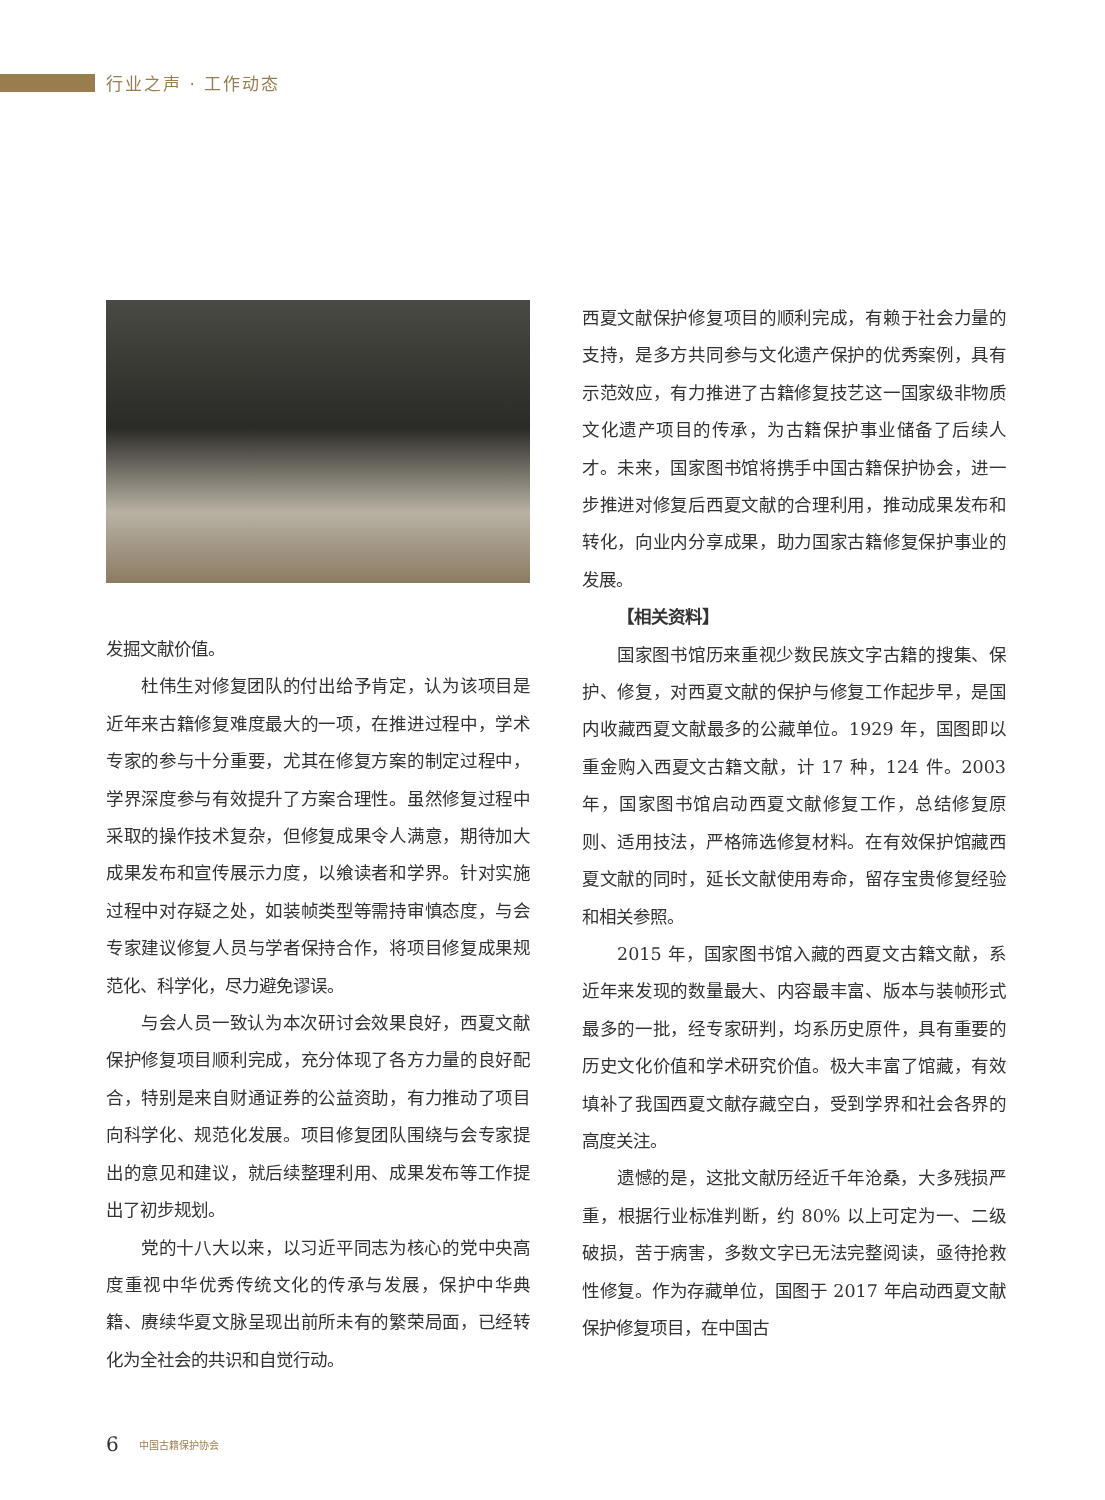行业之声 · 工作动态
发掘文献价值。
杜伟生对修复团队的付出给予肯定，认为该项目是近年来古籍修复难度最大的一项，在推进过程中，学术专家的参与十分重要，尤其在修复方案的制定过程中，学界深度参与有效提升了方案合理性。虽然修复过程中采取的操作技术复杂，但修复成果令人满意，期待加大成果发布和宣传展示力度，以飨读者和学界。针对实施过程中对存疑之处，如装帧类型等需持审慎态度，与会专家建议修复人员与学者保持合作，将项目修复成果规范化、科学化，尽力避免谬误。
与会人员一致认为本次研讨会效果良好，西夏文献保护修复项目顺利完成，充分体现了各方力量的良好配合，特别是来自财通证券的公益资助，有力推动了项目向科学化、规范化发展。项目修复团队围绕与会专家提出的意见和建议，就后续整理利用、成果发布等工作提出了初步规划。
党的十八大以来，以习近平同志为核心的党中央高度重视中华优秀传统文化的传承与发展，保护中华典籍、赓续华夏文脉呈现出前所未有的繁荣局面，已经转化为全社会的共识和自觉行动。
西夏文献保护修复项目的顺利完成，有赖于社会力量的支持，是多方共同参与文化遗产保护的优秀案例，具有示范效应，有力推进了古籍修复技艺这一国家级非物质文化遗产项目的传承，为古籍保护事业储备了后续人才。未来，国家图书馆将携手中国古籍保护协会，进一步推进对修复后西夏文献的合理利用，推动成果发布和转化，向业内分享成果，助力国家古籍修复保护事业的发展。
【相关资料】
国家图书馆历来重视少数民族文字古籍的搜集、保护、修复，对西夏文献的保护与修复工作起步早，是国内收藏西夏文献最多的公藏单位。1929 年，国图即以重金购入西夏文古籍文献，计 17 种，124 件。2003 年，国家图书馆启动西夏文献修复工作，总结修复原则、适用技法，严格筛选修复材料。在有效保护馆藏西夏文献的同时，延长文献使用寿命，留存宝贵修复经验和相关参照。
2015 年，国家图书馆入藏的西夏文古籍文献，系近年来发现的数量最大、内容最丰富、版本与装帧形式最多的一批，经专家研判，均系历史原件，具有重要的历史文化价值和学术研究价值。极大丰富了馆藏，有效填补了我国西夏文献存藏空白，受到学界和社会各界的高度关注。
遗憾的是，这批文献历经近千年沧桑，大多残损严重，根据行业标准判断，约 80% 以上可定为一、二级破损，苦于病害，多数文字已无法完整阅读，亟待抢救性修复。作为存藏单位，国图于 2017 年启动西夏文献保护修复项目，在中国古
6 中国古籍保护协会